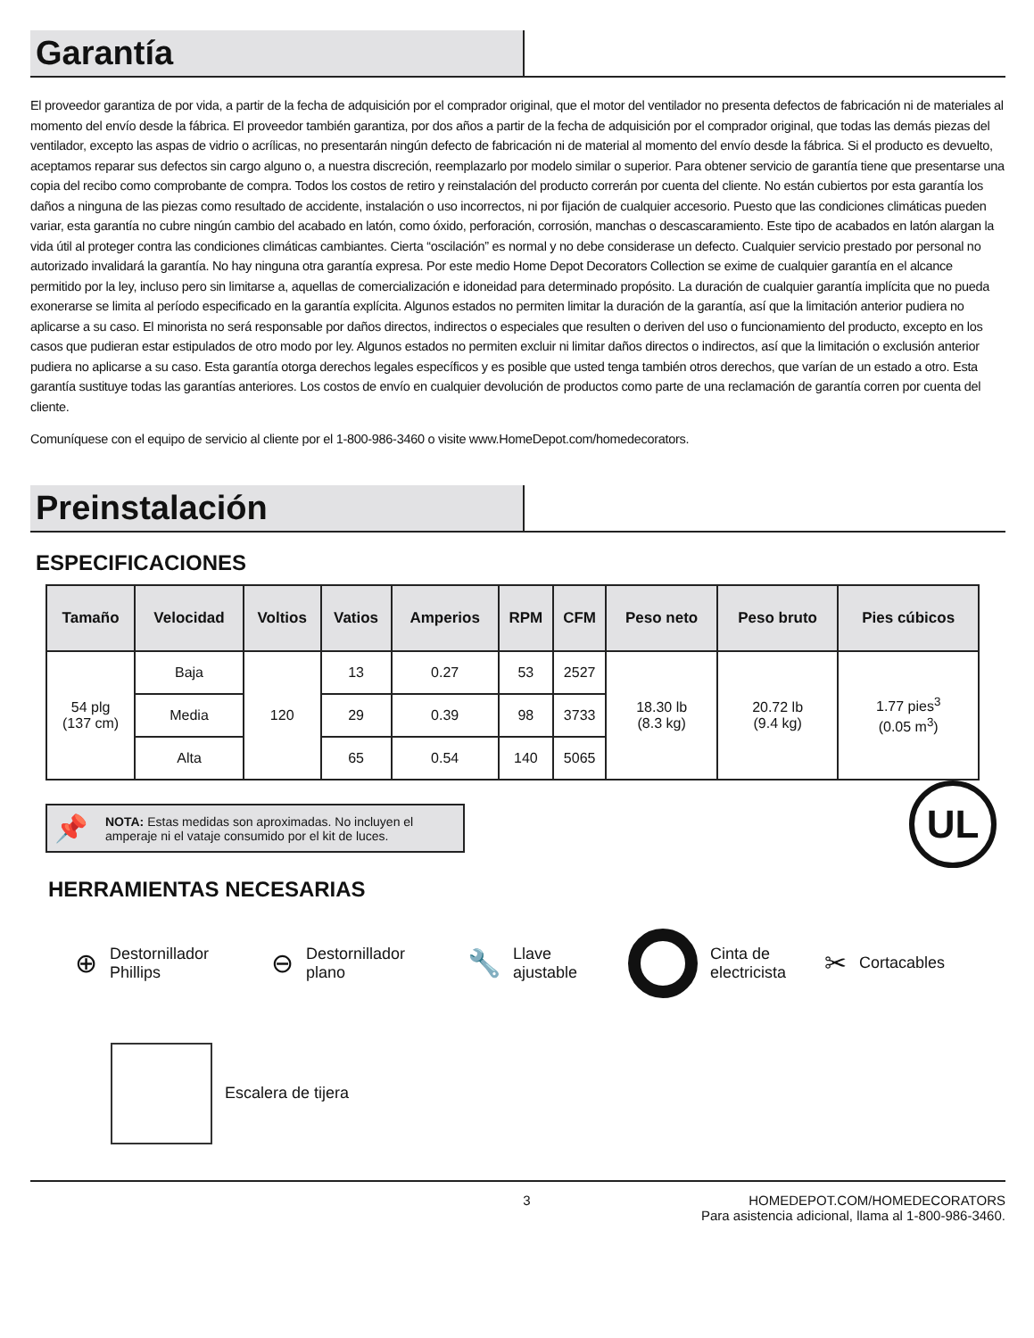Garantía
El proveedor garantiza de por vida, a partir de la fecha de adquisición por el comprador original, que el motor del ventilador no presenta defectos de fabricación ni de materiales al momento del envío desde la fábrica. El proveedor también garantiza, por dos años a partir de la fecha de adquisición por el comprador original, que todas las demás piezas del ventilador, excepto las aspas de vidrio o acrílicas, no presentarán ningún defecto de fabricación ni de material al momento del envío desde la fábrica. Si el producto es devuelto, aceptamos reparar sus defectos sin cargo alguno o, a nuestra discreción, reemplazarlo por modelo similar o superior. Para obtener servicio de garantía tiene que presentarse una copia del recibo como comprobante de compra. Todos los costos de retiro y reinstalación del producto correrán por cuenta del cliente. No están cubiertos por esta garantía los daños a ninguna de las piezas como resultado de accidente, instalación o uso incorrectos, ni por fijación de cualquier accesorio. Puesto que las condiciones climáticas pueden variar, esta garantía no cubre ningún cambio del acabado en latón, como óxido, perforación, corrosión, manchas o descascaramiento. Este tipo de acabados en latón alargan la vida útil al proteger contra las condiciones climáticas cambiantes. Cierta “oscilación” es normal y no debe considerase un defecto. Cualquier servicio prestado por personal no autorizado invalidará la garantía. No hay ninguna otra garantía expresa. Por este medio Home Depot Decorators Collection se exime de cualquier garantía en el alcance permitido por la ley, incluso pero sin limitarse a, aquellas de comercialización e idoneidad para determinado propósito. La duración de cualquier garantía implícita que no pueda exonerarse se limita al período especificado en la garantía explícita. Algunos estados no permiten limitar la duración de la garantía, así que la limitación anterior pudiera no aplicarse a su caso. El minorista no será responsable por daños directos, indirectos o especiales que resulten o deriven del uso o funcionamiento del producto, excepto en los casos que pudieran estar estipulados de otro modo por ley. Algunos estados no permiten excluir ni limitar daños directos o indirectos, así que la limitación o exclusión anterior pudiera no aplicarse a su caso. Esta garantía otorga derechos legales específicos y es posible que usted tenga también otros derechos, que varían de un estado a otro. Esta garantía sustituye todas las garantías anteriores. Los costos de envío en cualquier devolución de productos como parte de una reclamación de garantía corren por cuenta del cliente.
Comuníquese con el equipo de servicio al cliente por el 1-800-986-3460 o visite www.HomeDepot.com/homedecorators.
Preinstalación
ESPECIFICACIONES
| Tamaño | Velocidad | Voltios | Vatios | Amperios | RPM | CFM | Peso neto | Peso bruto | Pies cúbicos |
| --- | --- | --- | --- | --- | --- | --- | --- | --- | --- |
| 54 plg (137 cm) | Baja | 120 | 13 | 0.27 | 53 | 2527 | 18.30 lb (8.3 kg) | 20.72 lb (9.4 kg) | 1.77 pies<sup>3</sup> (0.05 m<sup>3</sup>) |
| | Media | | 29 | 0.39 | 98 | 3733 | | | |
| | Alta | | 65 | 0.54 | 140 | 5065 | | | |
📌 NOTA: Estas medidas son aproximadas. No incluyen el amperaje ni el vataje consumido por el kit de luces.
UL
HERRAMIENTAS NECESARIAS
⊕ Destornillador
Phillips
⊖ Destornillador
plano
🔧 Llave
ajustable
Cinta de
electricista
✂ Cortacables
Escalera de tijera
3 HOMEDEPOT.COM/HOMEDECORATORS
Para asistencia adicional, llama al 1-800-986-3460.